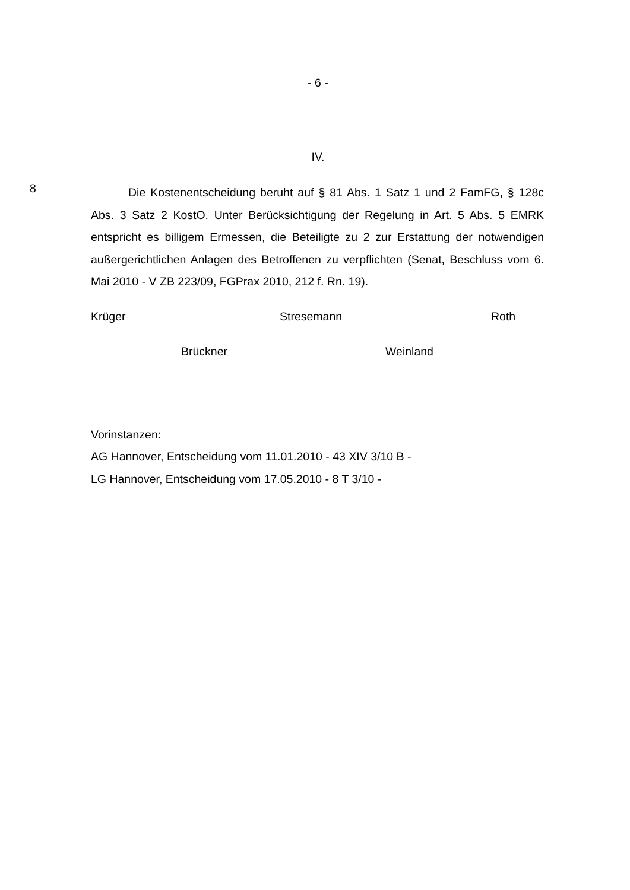- 6 -
IV.
8
Die Kostenentscheidung beruht auf § 81 Abs. 1 Satz 1 und 2 FamFG, § 128c Abs. 3 Satz 2 KostO. Unter Berücksichtigung der Regelung in Art. 5 Abs. 5 EMRK entspricht es billigem Ermessen, die Beteiligte zu 2 zur Erstattung der notwendigen außergerichtlichen Anlagen des Betroffenen zu verpflichten (Senat, Beschluss vom 6. Mai 2010 - V ZB 223/09, FGPrax 2010, 212 f. Rn. 19).
Krüger Stresemann Roth
Brückner Weinland
Vorinstanzen:
AG Hannover, Entscheidung vom 11.01.2010 - 43 XIV 3/10 B -
LG Hannover, Entscheidung vom 17.05.2010 - 8 T 3/10 -